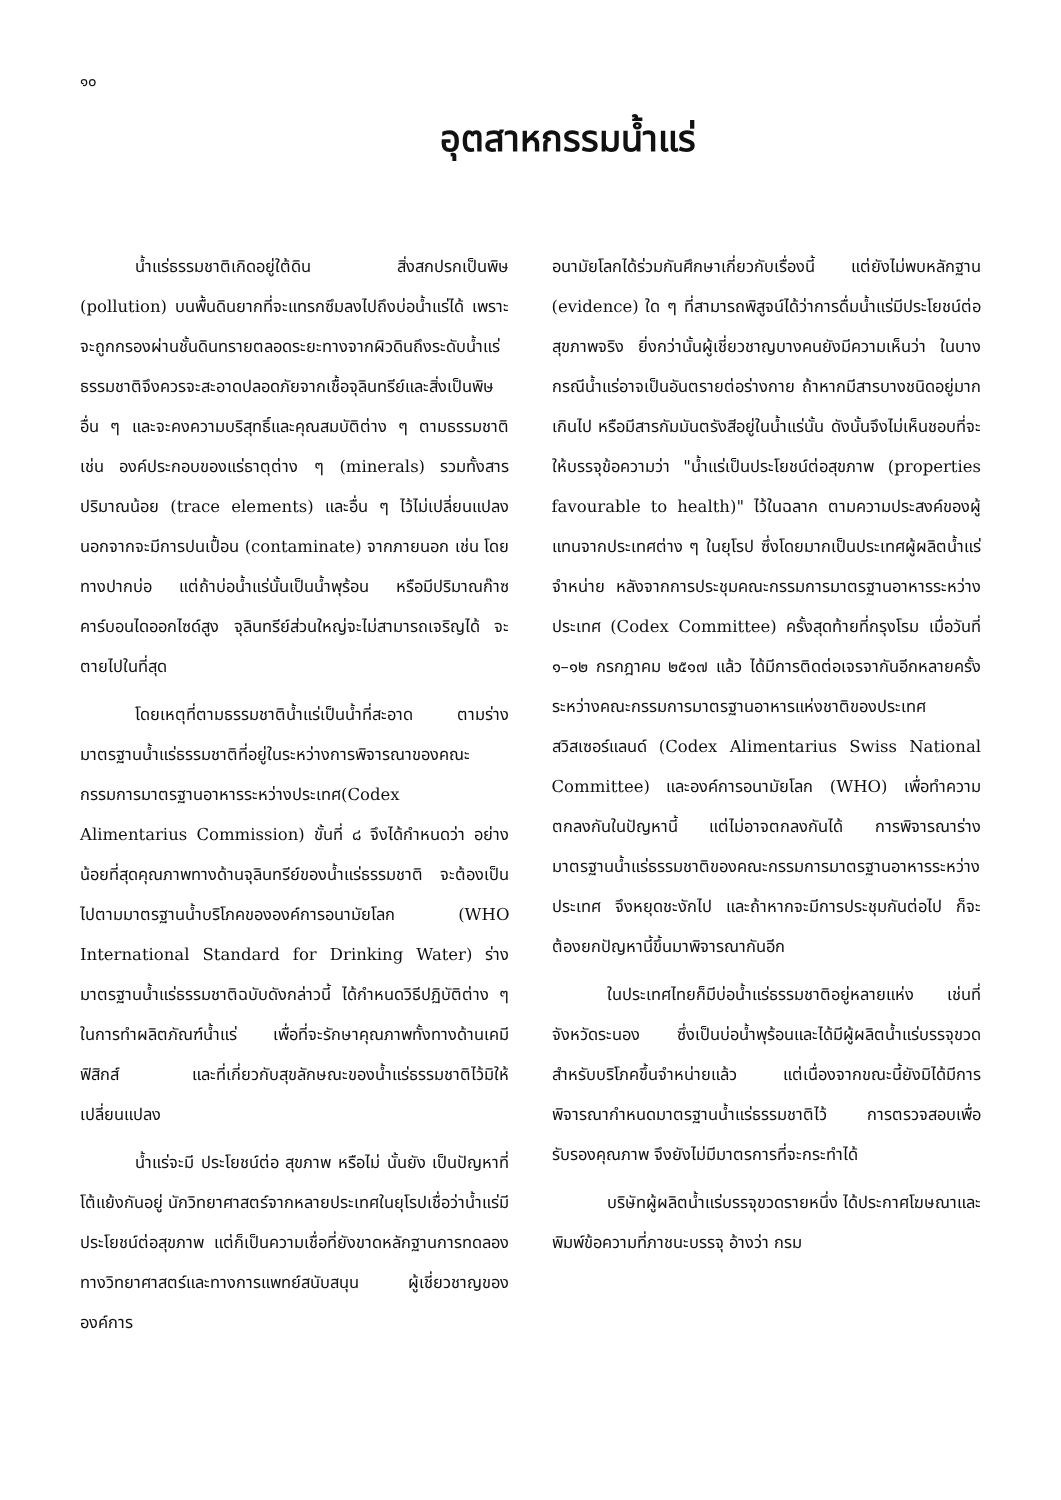๑๐
อุตสาหกรรมน้ำแร่
น้ำแร่ธรรมชาติเกิดอยู่ใต้ดิน สิ่งสกปรกเป็นพิษ (pollution) บนพื้นดินยากที่จะแทรกซึมลงไปถึงบ่อน้ำแร่ได้ เพราะจะถูกกรองผ่านชั้นดินทรายตลอดระยะทางจากผิวดินถึงระดับน้ำแร่ธรรมชาติจึงควรจะสะอาดปลอดภัยจากเชื้อจุลินทรีย์และสิ่งเป็นพิษอื่น ๆ และจะคงความบริสุทธิ์และคุณสมบัติต่าง ๆ ตามธรรมชาติ เช่น องค์ประกอบของแร่ธาตุต่าง ๆ (minerals) รวมทั้งสารปริมาณน้อย (trace elements) และอื่น ๆ ไว้ไม่เปลี่ยนแปลง นอกจากจะมีการปนเปื้อน (contaminate) จากภายนอก เช่น โดยทางปากบ่อ แต่ถ้าบ่อน้ำแร่นั้นเป็นน้ำพุร้อน หรือมีปริมาณก๊าซคาร์บอนไดออกไซด์สูง จุลินทรีย์ส่วนใหญ่จะไม่สามารถเจริญได้ จะตายไปในที่สุด
โดยเหตุที่ตามธรรมชาติน้ำแร่เป็นน้ำที่สะอาด ตามร่างมาตรฐานน้ำแร่ธรรมชาติที่อยู่ในระหว่างการพิจารณาของคณะกรรมการมาตรฐานอาหารระหว่างประเทศ(Codex Alimentarius Commission) ขั้นที่ ๘ จึงได้กำหนดว่า อย่างน้อยที่สุดคุณภาพทางด้านจุลินทรีย์ของน้ำแร่ธรรมชาติ จะต้องเป็นไปตามมาตรฐานน้ำบริโภคขององค์การอนามัยโลก (WHO International Standard for Drinking Water) ร่างมาตรฐานน้ำแร่ธรรมชาติฉบับดังกล่าวนี้ ได้กำหนดวิธีปฏิบัติต่าง ๆ ในการทำผลิตภัณฑ์น้ำแร่ เพื่อที่จะรักษาคุณภาพทั้งทางด้านเคมี ฟิสิกส์ และที่เกี่ยวกับสุขลักษณะของน้ำแร่ธรรมชาติไว้มิให้เปลี่ยนแปลง
น้ำแร่จะมี ประโยชน์ต่อ สุขภาพ หรือไม่ นั้นยัง เป็นปัญหาที่โต้แย้งกันอยู่ นักวิทยาศาสตร์จากหลายประเทศในยุโรปเชื่อว่าน้ำแร่มีประโยชน์ต่อสุขภาพ แต่ก็เป็นความเชื่อที่ยังขาดหลักฐานการทดลองทางวิทยาศาสตร์และทางการแพทย์สนับสนุน ผู้เชี่ยวชาญขององค์การ
อนามัยโลกได้ร่วมกันศึกษาเกี่ยวกับเรื่องนี้ แต่ยังไม่พบหลักฐาน (evidence) ใด ๆ ที่สามารถพิสูจน์ได้ว่าการดื่มน้ำแร่มีประโยชน์ต่อสุขภาพจริง ยิ่งกว่านั้นผู้เชี่ยวชาญบางคนยังมีความเห็นว่า ในบางกรณีน้ำแร่อาจเป็นอันตรายต่อร่างกาย ถ้าหากมีสารบางชนิดอยู่มากเกินไป หรือมีสารกัมมันตรังสีอยู่ในน้ำแร่นั้น ดังนั้นจึงไม่เห็นชอบที่จะให้บรรจุข้อความว่า "น้ำแร่เป็นประโยชน์ต่อสุขภาพ (properties favourable to health)" ไว้ในฉลาก ตามความประสงค์ของผู้แทนจากประเทศต่าง ๆ ในยุโรป ซึ่งโดยมากเป็นประเทศผู้ผลิตน้ำแร่จำหน่าย หลังจากการประชุมคณะกรรมการมาตรฐานอาหารระหว่างประเทศ (Codex Committee) ครั้งสุดท้ายที่กรุงโรม เมื่อวันที่ ๑–๑๒ กรกฎาคม ๒๕๑๗ แล้ว ได้มีการติดต่อเจรจากันอีกหลายครั้งระหว่างคณะกรรมการมาตรฐานอาหารแห่งชาติของประเทศสวิสเซอร์แลนด์ (Codex Alimentarius Swiss National Committee) และองค์การอนามัยโลก (WHO) เพื่อทำความตกลงกันในปัญหานี้ แต่ไม่อาจตกลงกันได้ การพิจารณาร่างมาตรฐานน้ำแร่ธรรมชาติของคณะกรรมการมาตรฐานอาหารระหว่างประเทศ จึงหยุดชะงักไป และถ้าหากจะมีการประชุมกันต่อไป ก็จะต้องยกปัญหานี้ขึ้นมาพิจารณากันอีก
ในประเทศไทยก็มีบ่อน้ำแร่ธรรมชาติอยู่หลายแห่ง เช่นที่จังหวัดระนอง ซึ่งเป็นบ่อน้ำพุร้อนและได้มีผู้ผลิตน้ำแร่บรรจุขวดสำหรับบริโภคขึ้นจำหน่ายแล้ว แต่เนื่องจากขณะนี้ยังมิได้มีการพิจารณากำหนดมาตรฐานน้ำแร่ธรรมชาติไว้ การตรวจสอบเพื่อรับรองคุณภาพ จึงยังไม่มีมาตรการที่จะกระทำได้
บริษัทผู้ผลิตน้ำแร่บรรจุขวดรายหนึ่ง ได้ประกาศโฆษณาและพิมพ์ข้อความที่ภาชนะบรรจุ อ้างว่า กรม